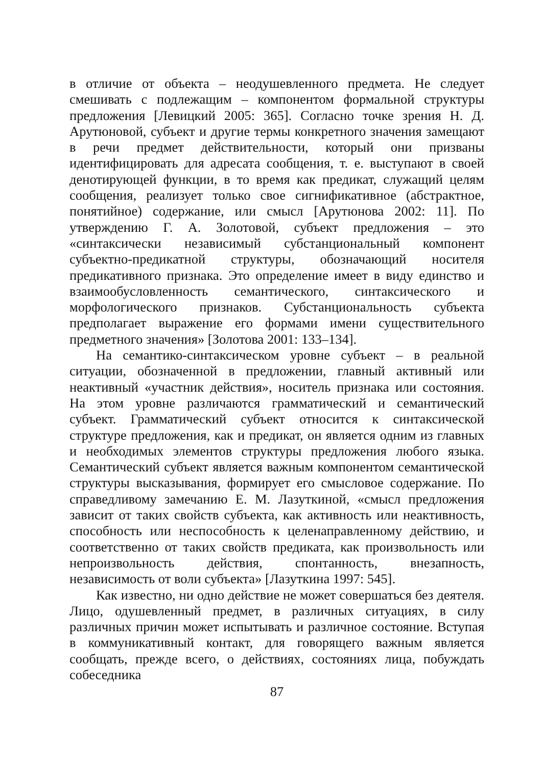в отличие от объекта – неодушевленного предмета. Не следует смешивать с подлежащим – компонентом формальной структуры предложения [Левицкий 2005: 365]. Согласно точке зрения Н. Д. Арутюновой, субъект и другие термы конкретного значения замещают в речи предмет действительности, который они призваны идентифицировать для адресата сообщения, т. е. выступают в своей денотирующей функции, в то время как предикат, служащий целям сообщения, реализует только свое сигнификативное (абстрактное, понятийное) содержание, или смысл [Арутюнова 2002: 11]. По утверждению Г. А. Золотовой, субъект предложения – это «синтаксически независимый субстанциональный компонент субъектно-предикатной структуры, обозначающий носителя предикативного признака. Это определение имеет в виду единство и взаимообусловленность семантического, синтаксического и морфологического признаков. Субстанциональность субъекта предполагает выражение его формами имени существительного предметного значения» [Золотова 2001: 133–134].
На семантико-синтаксическом уровне субъект – в реальной ситуации, обозначенной в предложении, главный активный или неактивный «участник действия», носитель признака или состояния. На этом уровне различаются грамматический и семантический субъект. Грамматический субъект относится к синтаксической структуре предложения, как и предикат, он является одним из главных и необходимых элементов структуры предложения любого языка. Семантический субъект является важным компонентом семантической структуры высказывания, формирует его смысловое содержание. По справедливому замечанию Е. М. Лазуткиной, «смысл предложения зависит от таких свойств субъекта, как активность или неактивность, способность или неспособность к целенаправленному действию, и соответственно от таких свойств предиката, как произвольность или непроизвольность действия, спонтанность, внезапность, независимость от воли субъекта» [Лазуткина 1997: 545].
Как известно, ни одно действие не может совершаться без деятеля. Лицо, одушевленный предмет, в различных ситуациях, в силу различных причин может испытывать и различное состояние. Вступая в коммуникативный контакт, для говорящего важным является сообщать, прежде всего, о действиях, состояниях лица, побуждать собеседника
87